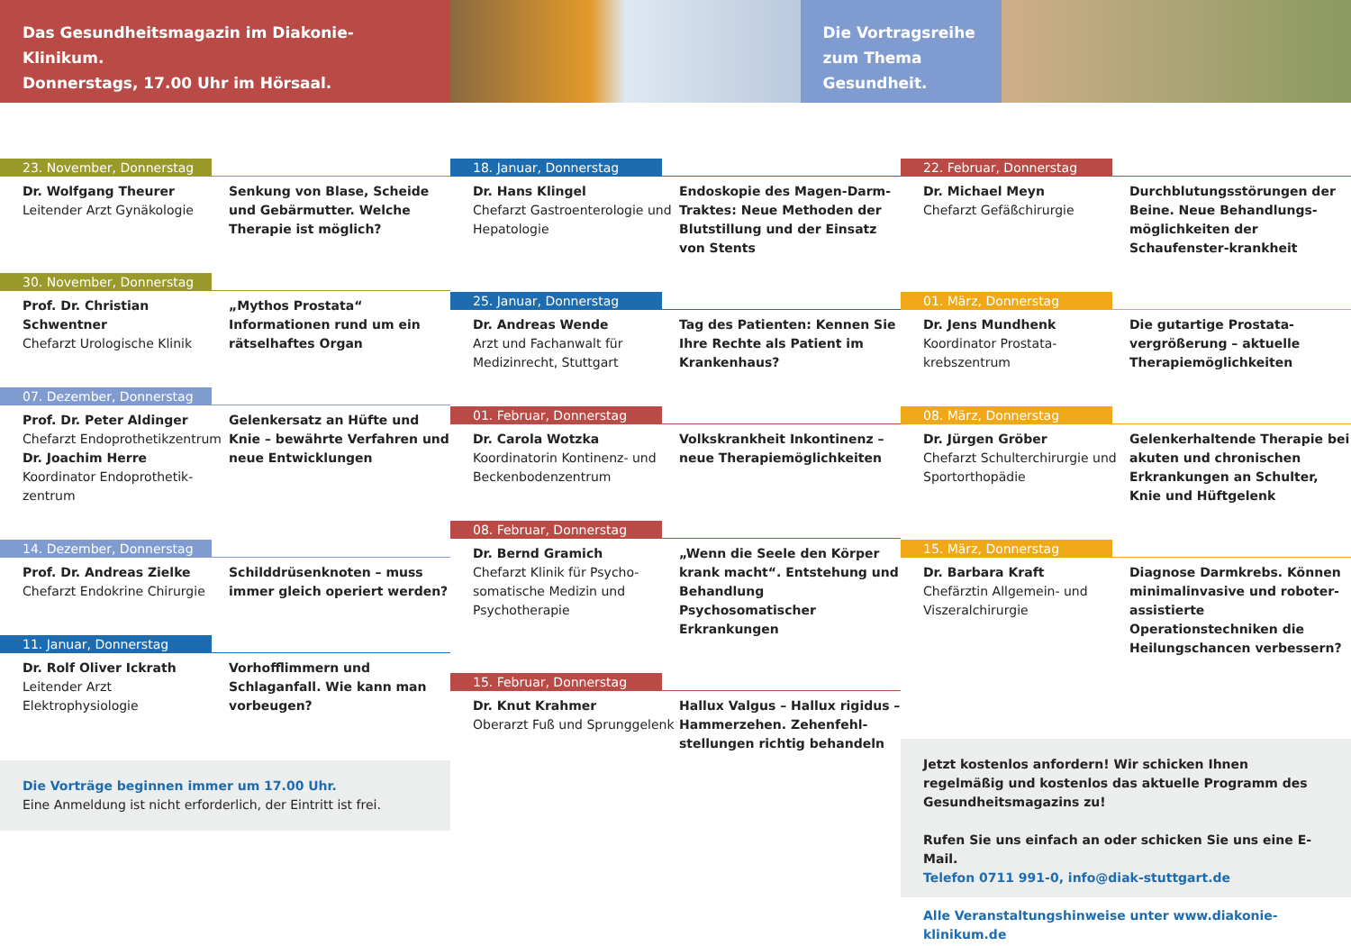Das Gesundheitsmagazin im Diakonie-Klinikum.
Donnerstags, 17.00 Uhr im Hörsaal.
Die Vortragsreihe zum Thema Gesundheit.
23. November, Donnerstag
Dr. Wolfgang Theurer
Leitender Arzt Gynäkologie
Senkung von Blase, Scheide und Gebärmutter. Welche Therapie ist möglich?
30. November, Donnerstag
Prof. Dr. Christian Schwentner
Chefarzt Urologische Klinik
„Mythos Prostata“ Informationen rund um ein rätselhaftes Organ
07. Dezember, Donnerstag
Prof. Dr. Peter Aldinger
Chefarzt Endoprothetikzentrum
Dr. Joachim Herre
Koordinator Endoprothetik-zentrum
Gelenkersatz an Hüfte und Knie – bewährte Verfahren und neue Entwicklungen
14. Dezember, Donnerstag
Prof. Dr. Andreas Zielke
Chefarzt Endokrine Chirurgie
Schilddrüsenknoten – muss immer gleich operiert werden?
11. Januar, Donnerstag
Dr. Rolf Oliver Ickrath
Leitender Arzt Elektrophysiologie
Vorhofflimmern und Schlaganfall. Wie kann man vorbeugen?
Die Vorträge beginnen immer um 17.00 Uhr.
Eine Anmeldung ist nicht erforderlich, der Eintritt ist frei.
18. Januar, Donnerstag
Dr. Hans Klingel
Chefarzt Gastroenterologie und Hepatologie
Endoskopie des Magen-Darm-Traktes: Neue Methoden der Blutstillung und der Einsatz von Stents
25. Januar, Donnerstag
Dr. Andreas Wende
Arzt und Fachanwalt für Medizinrecht, Stuttgart
Tag des Patienten: Kennen Sie Ihre Rechte als Patient im Krankenhaus?
01. Februar, Donnerstag
Dr. Carola Wotzka
Koordinatorin Kontinenz- und Beckenbodenzentrum
Volkskrankheit Inkontinenz – neue Therapiemöglichkeiten
08. Februar, Donnerstag
Dr. Bernd Gramich
Chefarzt Klinik für Psycho-somatische Medizin und Psychotherapie
„Wenn die Seele den Körper krank macht“. Entstehung und Behandlung Psychosomatischer Erkrankungen
15. Februar, Donnerstag
Dr. Knut Krahmer
Oberarzt Fuß und Sprunggelenk
Hallux Valgus – Hallux rigidus – Hammerzehen. Zehenfehl-stellungen richtig behandeln
22. Februar, Donnerstag
Dr. Michael Meyn
Chefarzt Gefäßchirurgie
Durchblutungsstörungen der Beine. Neue Behandlungs-möglichkeiten der Schaufenster-krankheit
01. März, Donnerstag
Dr. Jens Mundhenk
Koordinator Prostata-krebszentrum
Die gutartige Prostata-vergrößerung – aktuelle Therapiemöglichkeiten
08. März, Donnerstag
Dr. Jürgen Gröber
Chefarzt Schulterchirurgie und Sportorthopädie
Gelenkerhaltende Therapie bei akuten und chronischen Erkrankungen an Schulter, Knie und Hüftgelenk
15. März, Donnerstag
Dr. Barbara Kraft
Chefärztin Allgemein- und Viszeralchirurgie
Diagnose Darmkrebs. Können minimalinvasive und roboter-assistierte Operationstechniken die Heilungschancen verbessern?
Jetzt kostenlos anfordern! Wir schicken Ihnen regelmäßig und kostenlos das aktuelle Programm des Gesundheitsmagazins zu!
Rufen Sie uns einfach an oder schicken Sie uns eine E-Mail.
Telefon 0711 991-0, info@diak-stuttgart.de
Alle Veranstaltungshinweise unter www.diakonie-klinikum.de